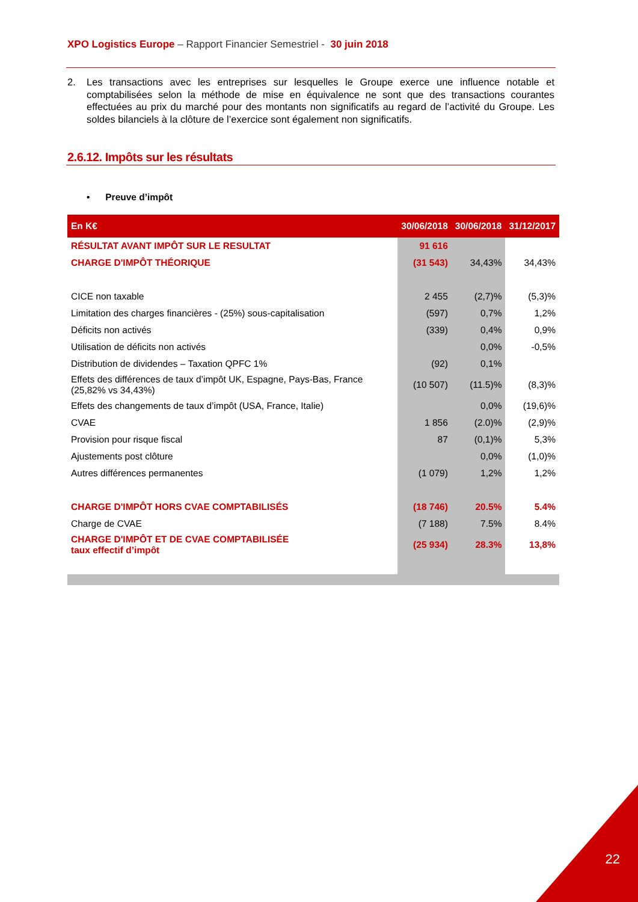XPO Logistics Europe – Rapport Financier Semestriel - 30 juin 2018
2. Les transactions avec les entreprises sur lesquelles le Groupe exerce une influence notable et comptabilisées selon la méthode de mise en équivalence ne sont que des transactions courantes effectuées au prix du marché pour des montants non significatifs au regard de l’activité du Groupe. Les soldes bilanciels à la clôture de l’exercice sont également non significatifs.
2.6.12. Impôts sur les résultats
• Preuve d’impôt
| En K€ | 30/06/2018 | 30/06/2018 | 31/12/2017 |
| --- | --- | --- | --- |
| RÉSULTAT AVANT IMPÔT SUR LE RESULTAT | 91 616 | | |
| CHARGE D'IMPÔT THÉORIQUE | (31 543) | 34,43% | 34,43% |
| CICE non taxable | 2 455 | (2,7)% | (5,3)% |
| Limitation des charges financières - (25%) sous-capitalisation | (597) | 0,7% | 1,2% |
| Déficits non activés | (339) | 0,4% | 0,9% |
| Utilisation de déficits non activés | | 0,0% | -0,5% |
| Distribution de dividendes – Taxation QPFC 1% | (92) | 0,1% | |
| Effets des différences de taux d’impôt UK, Espagne, Pays-Bas, France (25,82% vs 34,43%) | (10 507) | (11.5)% | (8,3)% |
| Effets des changements de taux d’impôt (USA, France, Italie) | | 0,0% | (19,6)% |
| CVAE | 1 856 | (2.0)% | (2,9)% |
| Provision pour risque fiscal | 87 | (0,1)% | 5,3% |
| Ajustements post clôture | | 0,0% | (1,0)% |
| Autres différences permanentes | (1 079) | 1,2% | 1,2% |
| CHARGE D'IMPÔT HORS CVAE COMPTABILISÉS | (18 746) | 20.5% | 5.4% |
| Charge de CVAE | (7 188) | 7.5% | 8.4% |
| CHARGE D'IMPÔT ET DE CVAE COMPTABILISÉE taux effectif d’impôt | (25 934) | 28.3% | 13,8% |
22